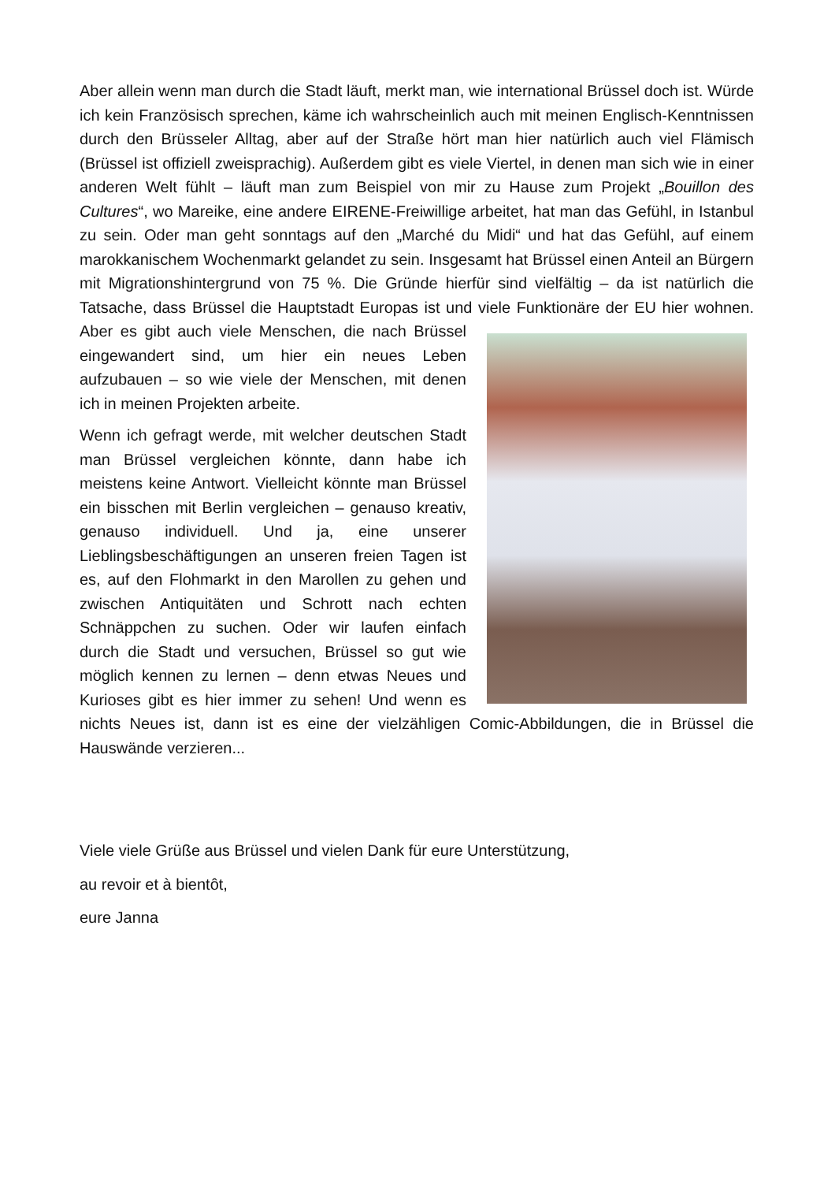Aber allein wenn man durch die Stadt läuft, merkt man, wie international Brüssel doch ist. Würde ich kein Französisch sprechen, käme ich wahrscheinlich auch mit meinen Englisch-Kenntnissen durch den Brüsseler Alltag, aber auf der Straße hört man hier natürlich auch viel Flämisch (Brüssel ist offiziell zweisprachig). Außerdem gibt es viele Viertel, in denen man sich wie in einer anderen Welt fühlt – läuft man zum Beispiel von mir zu Hause zum Projekt „Bouillon des Cultures“, wo Mareike, eine andere EIRENE-Freiwillige arbeitet, hat man das Gefühl, in Istanbul zu sein. Oder man geht sonntags auf den „Marché du Midi“ und hat das Gefühl, auf einem marokkanischem Wochenmarkt gelandet zu sein. Insgesamt hat Brüssel einen Anteil an Bürgern mit Migrationshintergrund von 75 %. Die Gründe hierfür sind vielfältig – da ist natürlich die Tatsache, dass Brüssel die Hauptstadt Europas ist und viele Funktionäre der EU hier wohnen. Aber es gibt auch viele Menschen, die nach Brüssel eingewandert sind, um hier ein neues Leben aufzubauen – so wie viele der Menschen, mit denen ich in meinen Projekten arbeite.
Wenn ich gefragt werde, mit welcher deutschen Stadt man Brüssel vergleichen könnte, dann habe ich meistens keine Antwort. Vielleicht könnte man Brüssel ein bisschen mit Berlin vergleichen – genauso kreativ, genauso individuell. Und ja, eine unserer Lieblingsbeschäftigungen an unseren freien Tagen ist es, auf den Flohmarkt in den Marollen zu gehen und zwischen Antiquitäten und Schrott nach echten Schnäppchen zu suchen. Oder wir laufen einfach durch die Stadt und versuchen, Brüssel so gut wie möglich kennen zu lernen – denn etwas Neues und Kurioses gibt es hier immer zu sehen! Und wenn es nichts Neues ist, dann ist es eine der vielzähligen Comic-Abbildungen, die in Brüssel die Hauswände verzieren...
Viele viele Grüße aus Brüssel und vielen Dank für eure Unterstützung,
au revoir et à bientôt,
eure Janna